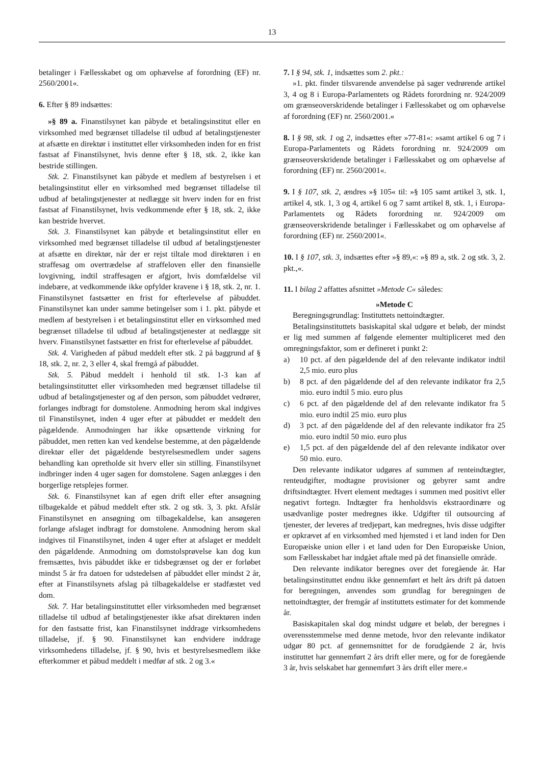13
betalinger i Fællesskabet og om ophævelse af forordning (EF) nr. 2560/2001«.
6. Efter § 89 indsættes:
»§ 89 a. Finanstilsynet kan påbyde et betalingsinstitut eller en virksomhed med begrænset tilladelse til udbud af betalingstjenester at afsætte en direktør i instituttet eller virksomheden inden for en frist fastsat af Finanstilsynet, hvis denne efter § 18, stk. 2, ikke kan bestride stillingen.
Stk. 2. Finanstilsynet kan påbyde et medlem af bestyrelsen i et betalingsinstitut eller en virksomhed med begrænset tilladelse til udbud af betalingstjenester at nedlægge sit hverv inden for en frist fastsat af Finanstilsynet, hvis vedkommende efter § 18, stk. 2, ikke kan bestride hvervet.
Stk. 3. Finanstilsynet kan påbyde et betalingsinstitut eller en virksomhed med begrænset tilladelse til udbud af betalingstjenester at afsætte en direktør, når der er rejst tiltale mod direktøren i en straffesag om overtrædelse af straffeloven eller den finansielle lovgivning, indtil straffesagen er afgjort, hvis domfældelse vil indebære, at vedkommende ikke opfylder kravene i § 18, stk. 2, nr. 1. Finanstilsynet fastsætter en frist for efterlevelse af påbuddet. Finanstilsynet kan under samme betingelser som i 1. pkt. påbyde et medlem af bestyrelsen i et betalingsinstitut eller en virksomhed med begrænset tilladelse til udbud af betalingstjenester at nedlægge sit hverv. Finanstilsynet fastsætter en frist for efterlevelse af påbuddet.
Stk. 4. Varigheden af påbud meddelt efter stk. 2 på baggrund af § 18, stk. 2, nr. 2, 3 eller 4, skal fremgå af påbuddet.
Stk. 5. Påbud meddelt i henhold til stk. 1-3 kan af betalingsinstituttet eller virksomheden med begrænset tilladelse til udbud af betalingstjenester og af den person, som påbuddet vedrører, forlanges indbragt for domstolene. Anmodning herom skal indgives til Finanstilsynet, inden 4 uger efter at påbuddet er meddelt den pågældende. Anmodningen har ikke opsættende virkning for påbuddet, men retten kan ved kendelse bestemme, at den pågældende direktør eller det pågældende bestyrelsesmedlem under sagens behandling kan opretholde sit hverv eller sin stilling. Finanstilsynet indbringer inden 4 uger sagen for domstolene. Sagen anlægges i den borgerlige retsplejes former.
Stk. 6. Finanstilsynet kan af egen drift eller efter ansøgning tilbagekalde et påbud meddelt efter stk. 2 og stk. 3, 3. pkt. Afslår Finanstilsynet en ansøgning om tilbagekaldelse, kan ansøgeren forlange afslaget indbragt for domstolene. Anmodning herom skal indgives til Finanstilsynet, inden 4 uger efter at afslaget er meddelt den pågældende. Anmodning om domstolsprøvelse kan dog kun fremsættes, hvis påbuddet ikke er tidsbegrænset og der er forløbet mindst 5 år fra datoen for udstedelsen af påbuddet eller mindst 2 år, efter at Finanstilsynets afslag på tilbagekaldelse er stadfæstet ved dom.
Stk. 7. Har betalingsinstituttet eller virksomheden med begrænset tilladelse til udbud af betalingstjenester ikke afsat direktøren inden for den fastsatte frist, kan Finanstilsynet inddrage virksomhedens tilladelse, jf. § 90. Finanstilsynet kan endvidere inddrage virksomhedens tilladelse, jf. § 90, hvis et bestyrelsesmedlem ikke efterkommer et påbud meddelt i medfør af stk. 2 og 3.«
7. I § 94, stk. 1, indsættes som 2. pkt.:
»1. pkt. finder tilsvarende anvendelse på sager vedrørende artikel 3, 4 og 8 i Europa-Parlamentets og Rådets forordning nr. 924/2009 om grænseoverskridende betalinger i Fællesskabet og om ophævelse af forordning (EF) nr. 2560/2001.«
8. I § 98, stk. 1 og 2, indsættes efter »77-81«: »samt artikel 6 og 7 i Europa-Parlamentets og Rådets forordning nr. 924/2009 om grænseoverskridende betalinger i Fællesskabet og om ophævelse af forordning (EF) nr. 2560/2001«.
9. I § 107, stk. 2, ændres »§ 105« til: »§ 105 samt artikel 3, stk. 1, artikel 4, stk. 1, 3 og 4, artikel 6 og 7 samt artikel 8, stk. 1, i Europa-Parlamentets og Rådets forordning nr. 924/2009 om grænseoverskridende betalinger i Fællesskabet og om ophævelse af forordning (EF) nr. 2560/2001«.
10. I § 107, stk. 3, indsættes efter »§ 89,«: »§ 89 a, stk. 2 og stk. 3, 2. pkt.,«.
11. I bilag 2 affattes afsnittet »Metode C« således:
»Metode C
Beregningsgrundlag: Instituttets nettoindtægter.
Betalingsinstituttets basiskapital skal udgøre et beløb, der mindst er lig med summen af følgende elementer multipliceret med den omregningsfaktor, som er defineret i punkt 2:
a) 10 pct. af den pågældende del af den relevante indikator indtil 2,5 mio. euro plus
b) 8 pct. af den pågældende del af den relevante indikator fra 2,5 mio. euro indtil 5 mio. euro plus
c) 6 pct. af den pågældende del af den relevante indikator fra 5 mio. euro indtil 25 mio. euro plus
d) 3 pct. af den pågældende del af den relevante indikator fra 25 mio. euro indtil 50 mio. euro plus
e) 1,5 pct. af den pågældende del af den relevante indikator over 50 mio. euro.
Den relevante indikator udgøres af summen af renteindtægter, renteudgifter, modtagne provisioner og gebyrer samt andre driftsindtægter. Hvert element medtages i summen med positivt eller negativt fortegn. Indtægter fra henholdsvis ekstraordinære og usædvanlige poster medregnes ikke. Udgifter til outsourcing af tjenester, der leveres af tredjepart, kan medregnes, hvis disse udgifter er opkrævet af en virksomhed med hjemsted i et land inden for Den Europæiske union eller i et land uden for Den Europæiske Union, som Fællesskabet har indgået aftale med på det finansielle område.
Den relevante indikator beregnes over det foregående år. Har betalingsinstituttet endnu ikke gennemført et helt års drift på datoen for beregningen, anvendes som grundlag for beregningen de nettoindtægter, der fremgår af instituttets estimater for det kommende år.
Basiskapitalen skal dog mindst udgøre et beløb, der beregnes i overensstemmelse med denne metode, hvor den relevante indikator udgør 80 pct. af gennemsnittet for de forudgående 2 år, hvis instituttet har gennemført 2 års drift eller mere, og for de foregående 3 år, hvis selskabet har gennemført 3 års drift eller mere.«